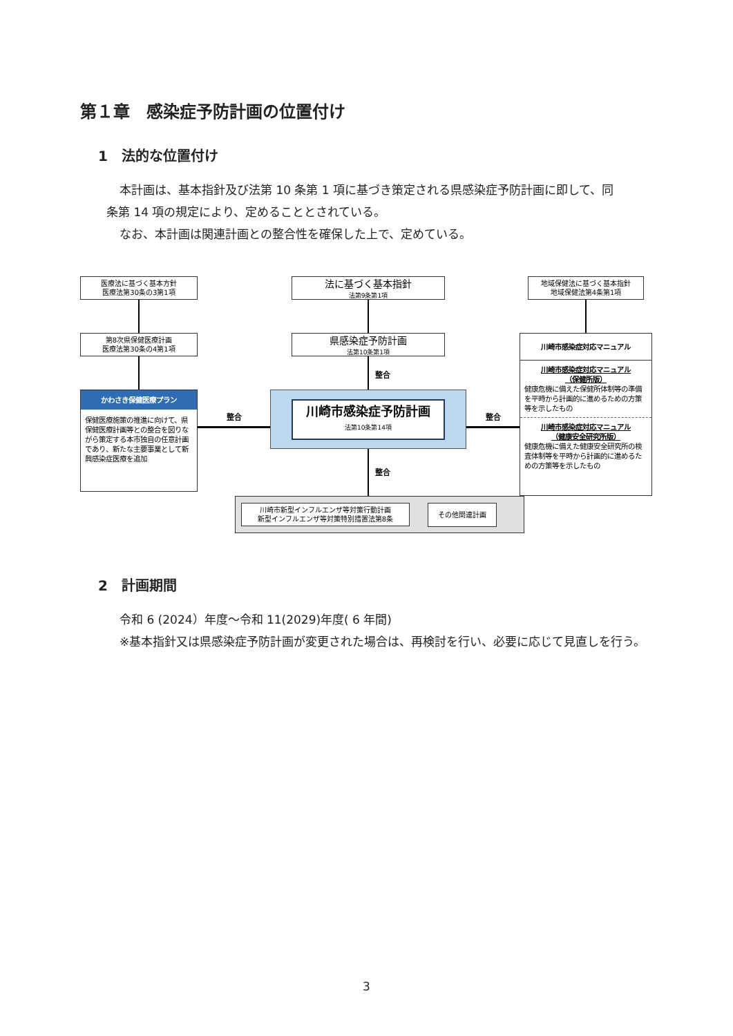第１章　感染症予防計画の位置付け
1　法的な位置付け
本計画は、基本指針及び法第 10 条第 1 項に基づき策定される県感染症予防計画に即して、同
条第 14 項の規定により、定めることとされている。
なお、本計画は関連計画との整合性を確保した上で、定めている。
医療法に基づく基本方針
医療法第30条の3第1項
法に基づく基本指針
法第9条第1項
地域保健法に基づく基本指針
地域保健法第4条第1項
第8次県保健医療計画
医療法第30条の4第1項
県感染症予防計画
法第10条第1項
川崎市感染症対応マニュアル
川崎市感染症対応マニュアル
（保健所版）
健康危機に備えた保健所体制等の準備を平時から計画的に進めるための方策等を示したもの
川崎市感染症対応マニュアル
（健康安全研究所版）
健康危機に備えた健康安全研究所の検査体制等を平時から計画的に進めるための方策等を示したもの
整合
かわさき保健医療プラン
保健医療施策の推進に向けて、県保健医療計画等との整合を図りながら策定する本市独自の任意計画であり、新たな主要事業として新興感染症医療を追加
整合
川崎市感染症予防計画
法第10条第14項
整合
整合
川崎市新型インフルエンザ等対策行動計画
新型インフルエンザ等対策特別措置法第8条
その他関連計画
2　計画期間
令和 6 (2024）年度～令和 11(2029)年度( 6 年間)
※基本指針又は県感染症予防計画が変更された場合は、再検討を行い、必要に応じて見直しを行う。
3